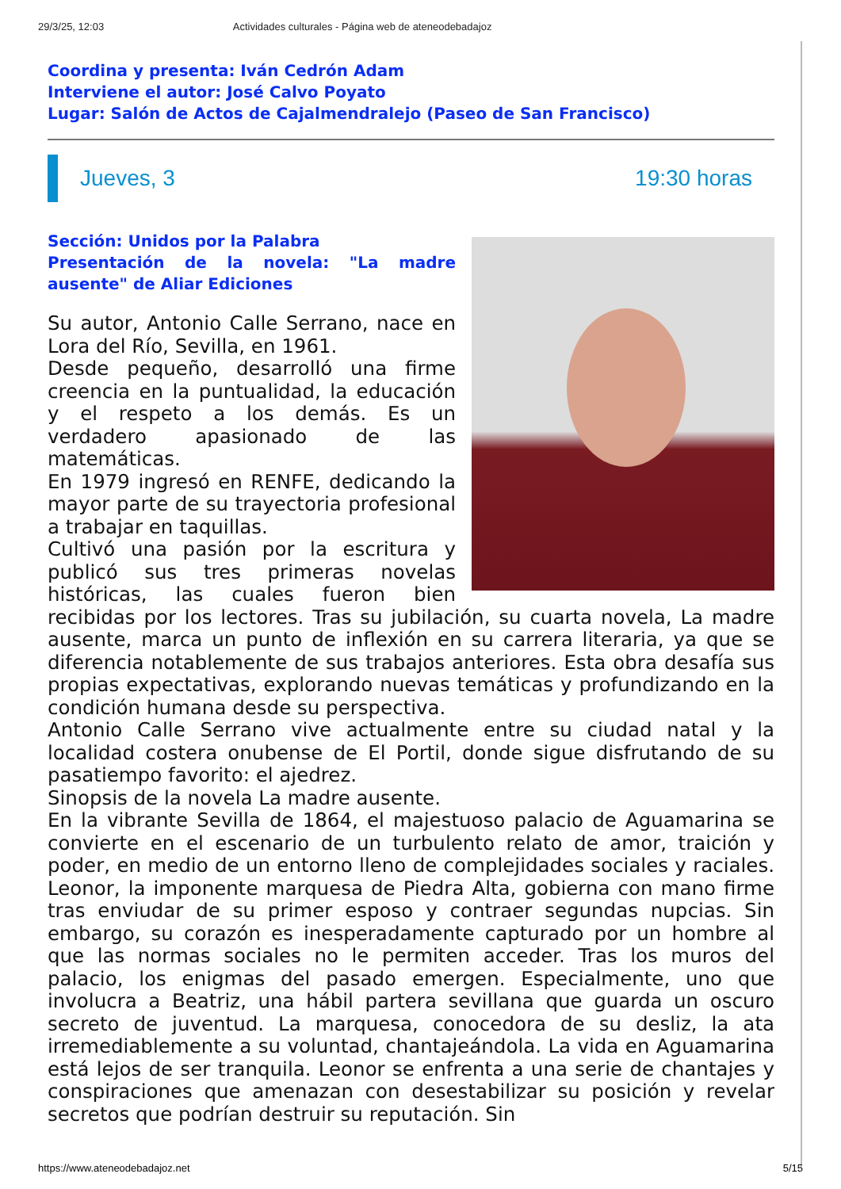29/3/25, 12:03 Actividades culturales - Página web de ateneodebadajoz
Coordina y presenta: Iván Cedrón Adam
Interviene el autor: José Calvo Poyato
Lugar: Salón de Actos de Cajalmendralejo (Paseo de San Francisco)
Jueves, 3 19:30 horas
Sección: Unidos por la Palabra
Presentación de la novela: "La madre ausente" de Aliar Ediciones
Su autor, Antonio Calle Serrano, nace en Lora del Río, Sevilla, en 1961.
Desde pequeño, desarrolló una firme creencia en la puntualidad, la educación y el respeto a los demás. Es un verdadero apasionado de las matemáticas.
En 1979 ingresó en RENFE, dedicando la mayor parte de su trayectoria profesional a trabajar en taquillas.
Cultivó una pasión por la escritura y publicó sus tres primeras novelas históricas, las cuales fueron bien recibidas por los lectores. Tras su jubilación, su cuarta novela, La madre ausente, marca un punto de inflexión en su carrera literaria, ya que se diferencia notablemente de sus trabajos anteriores. Esta obra desafía sus propias expectativas, explorando nuevas temáticas y profundizando en la condición humana desde su perspectiva.
Antonio Calle Serrano vive actualmente entre su ciudad natal y la localidad costera onubense de El Portil, donde sigue disfrutando de su pasatiempo favorito: el ajedrez.
Sinopsis de la novela La madre ausente.
En la vibrante Sevilla de 1864, el majestuoso palacio de Aguamarina se convierte en el escenario de un turbulento relato de amor, traición y poder, en medio de un entorno lleno de complejidades sociales y raciales. Leonor, la imponente marquesa de Piedra Alta, gobierna con mano firme tras enviudar de su primer esposo y contraer segundas nupcias. Sin embargo, su corazón es inesperadamente capturado por un hombre al que las normas sociales no le permiten acceder. Tras los muros del palacio, los enigmas del pasado emergen. Especialmente, uno que involucra a Beatriz, una hábil partera sevillana que guarda un oscuro secreto de juventud. La marquesa, conocedora de su desliz, la ata irremediablemente a su voluntad, chantajeándola. La vida en Aguamarina está lejos de ser tranquila. Leonor se enfrenta a una serie de chantajes y conspiraciones que amenazan con desestabilizar su posición y revelar secretos que podrían destruir su reputación. Sin
https://www.ateneodebadajoz.net 5/15